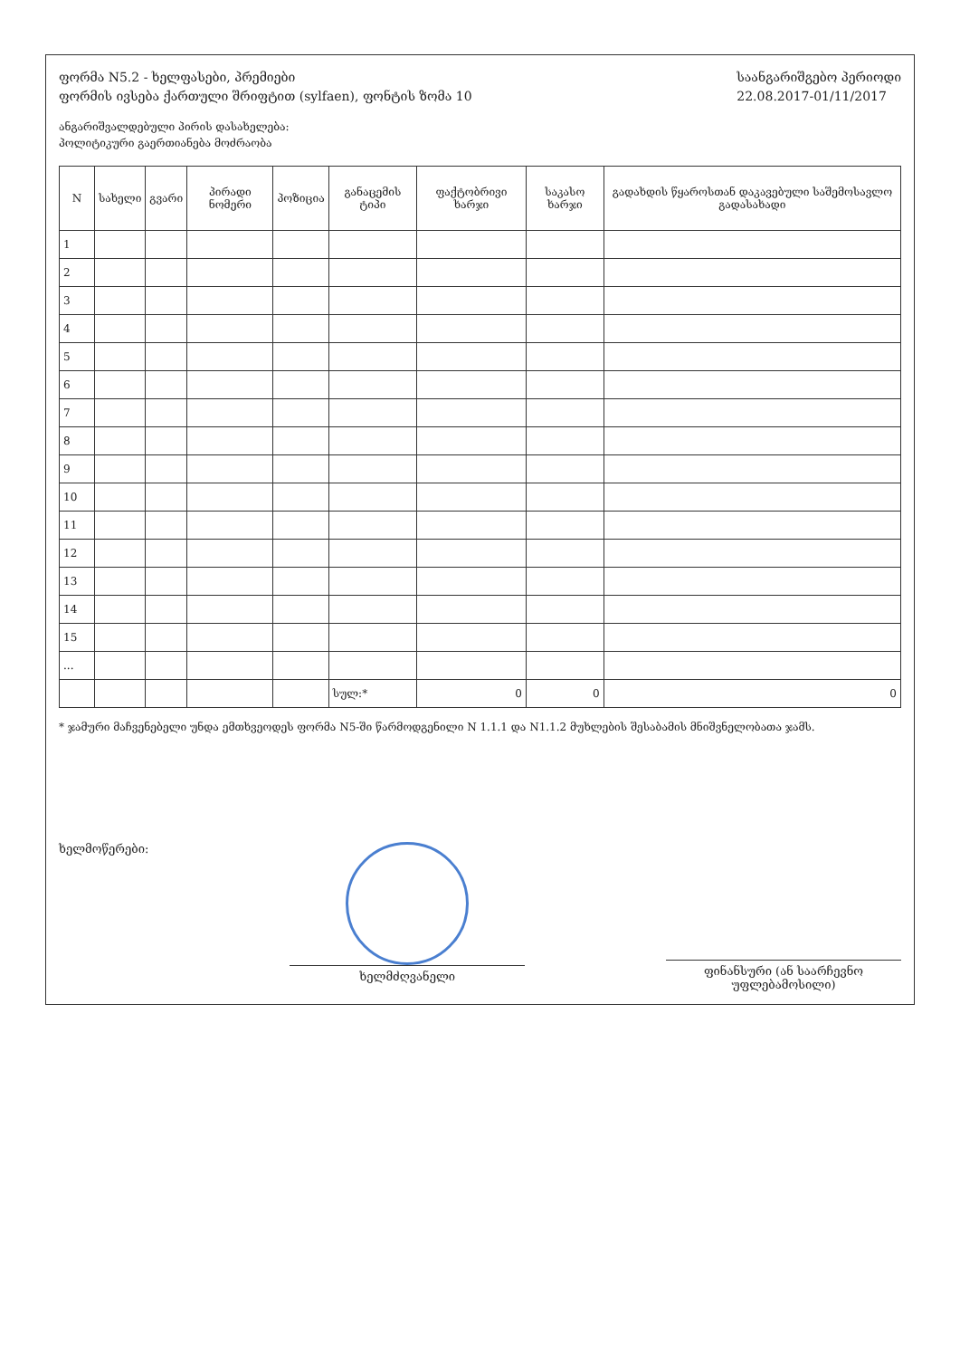ფორმა N5.2 - ხელფასები, პრემიები
ფორმის ივსება ქართული შრიფტით (sylfaen), ფონტის ზომა 10
საანგარიშგებო პერიოდი
22.08.2017-01/11/2017
ანგარიშვალდებული პირის დასახელება:
პოლიტიკური გაერთიანება მოძრაობა
| N | სახელი | გვარი | პირადი ნომერი | პოზიცია | განაცემის ტიპი | ფაქტობრივი ხარჯი | საკასო ხარჯი | გადახდის წყაროსთან დაკავებული საშემოსავლო გადასახადი |
| --- | --- | --- | --- | --- | --- | --- | --- | --- |
| 1 | | | | | | | | |
| 2 | | | | | | | | |
| 3 | | | | | | | | |
| 4 | | | | | | | | |
| 5 | | | | | | | | |
| 6 | | | | | | | | |
| 7 | | | | | | | | |
| 8 | | | | | | | | |
| 9 | | | | | | | | |
| 10 | | | | | | | | |
| 11 | | | | | | | | |
| 12 | | | | | | | | |
| 13 | | | | | | | | |
| 14 | | | | | | | | |
| 15 | | | | | | | | |
| ... | | | | | | | | |
| | | | | | სულ:* | 0 | 0 | 0 |
* ჯამური მაჩვენებელი უნდა ემთხვეოდეს ფორმა N5-ში წარმოდგენილი N 1.1.1 და N1.1.2 მუხლების შესაბამის მნიშვნელობათა ჯამს.
ხელმოწერები:
ხელმძღვანელი
ფინანსური (ან საარჩევნო უფლებამოსილი)